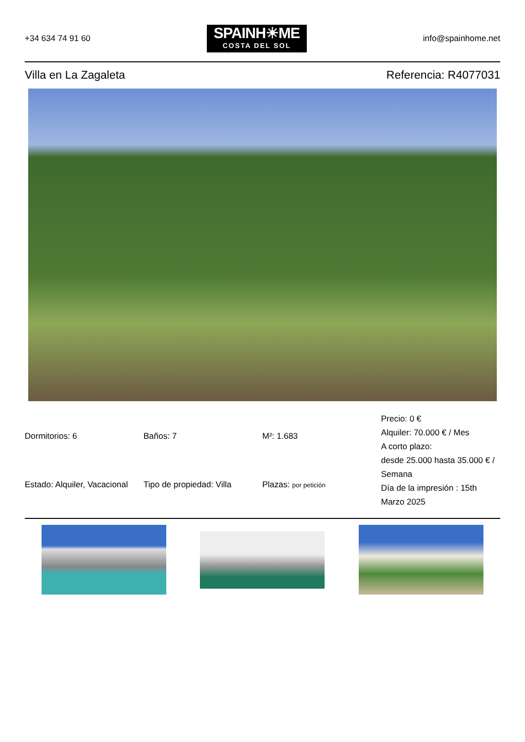+34 634 74 91 60
SPAINH☀ME
COSTA DEL SOL
info@spainhome.net
Villa en La Zagaleta Referencia: R4077031
Dormitorios: 6
Baños: 7
M²: 1.683
Precio: 0 €
Alquiler: 70.000 € / Mes
A corto plazo:
desde 25.000 hasta 35.000 € / Semana
Día de la impresión : 15th Marzo 2025
Estado: Alquiler, Vacacional
Tipo de propiedad: Villa
Plazas: por petición